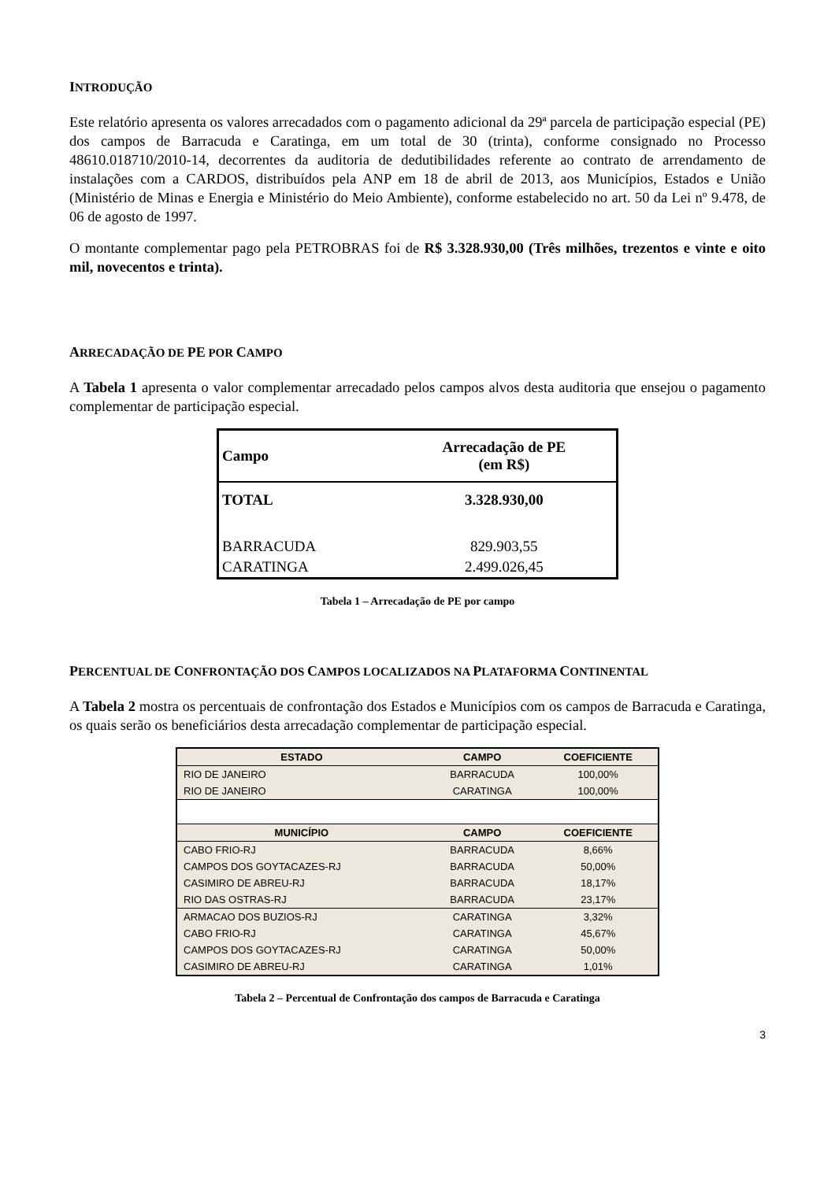INTRODUÇÃO
Este relatório apresenta os valores arrecadados com o pagamento adicional da 29ª parcela de participação especial (PE) dos campos de Barracuda e Caratinga, em um total de 30 (trinta), conforme consignado no Processo 48610.018710/2010-14, decorrentes da auditoria de dedutibilidades referente ao contrato de arrendamento de instalações com a CARDOS, distribuídos pela ANP em 18 de abril de 2013, aos Municípios, Estados e União (Ministério de Minas e Energia e Ministério do Meio Ambiente), conforme estabelecido no art. 50 da Lei nº 9.478, de 06 de agosto de 1997.
O montante complementar pago pela PETROBRAS foi de R$ 3.328.930,00 (Três milhões, trezentos e vinte e oito mil, novecentos e trinta).
ARRECADAÇÃO DE PE POR CAMPO
A Tabela 1 apresenta o valor complementar arrecadado pelos campos alvos desta auditoria que ensejou o pagamento complementar de participação especial.
| Campo | Arrecadação de PE (em R$) |
| --- | --- |
| TOTAL | 3.328.930,00 |
| BARRACUDA | 829.903,55 |
| CARATINGA | 2.499.026,45 |
Tabela 1 – Arrecadação de PE por campo
PERCENTUAL DE CONFRONTAÇÃO DOS CAMPOS LOCALIZADOS NA PLATAFORMA CONTINENTAL
A Tabela 2 mostra os percentuais de confrontação dos Estados e Municípios com os campos de Barracuda e Caratinga, os quais serão os beneficiários desta arrecadação complementar de participação especial.
| ESTADO | CAMPO | COEFICIENTE |
| --- | --- | --- |
| RIO DE JANEIRO | BARRACUDA | 100,00% |
| RIO DE JANEIRO | CARATINGA | 100,00% |
| MUNICÍPIO | CAMPO | COEFICIENTE |
| CABO FRIO-RJ | BARRACUDA | 8,66% |
| CAMPOS DOS GOYTACAZES-RJ | BARRACUDA | 50,00% |
| CASIMIRO DE ABREU-RJ | BARRACUDA | 18,17% |
| RIO DAS OSTRAS-RJ | BARRACUDA | 23,17% |
| ARMACAO DOS BUZIOS-RJ | CARATINGA | 3,32% |
| CABO FRIO-RJ | CARATINGA | 45,67% |
| CAMPOS DOS GOYTACAZES-RJ | CARATINGA | 50,00% |
| CASIMIRO DE ABREU-RJ | CARATINGA | 1,01% |
Tabela 2 – Percentual de Confrontação dos campos de Barracuda e Caratinga
3